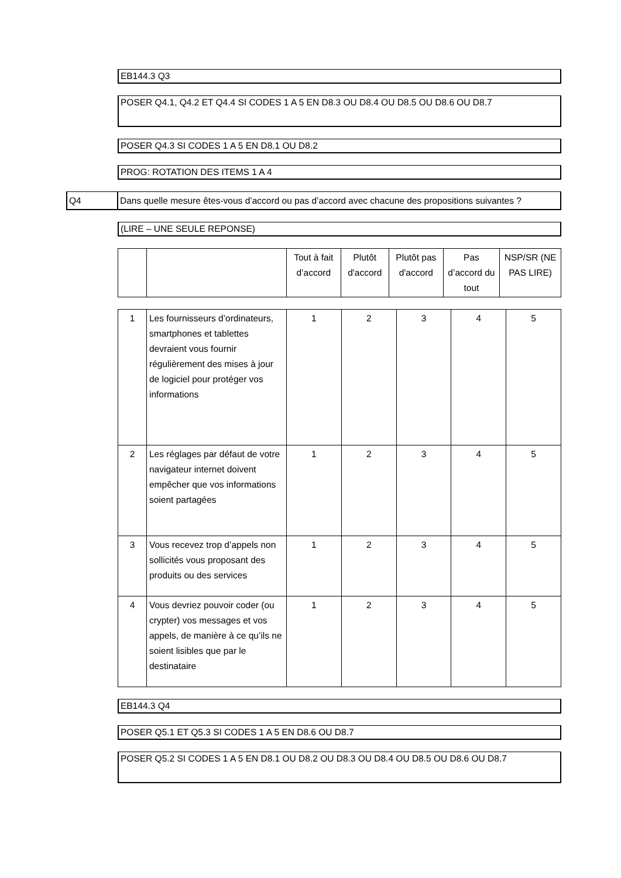EB144.3 Q3
POSER Q4.1, Q4.2 ET Q4.4 SI CODES 1 A 5 EN D8.3 OU D8.4 OU D8.5 OU D8.6 OU D8.7
POSER Q4.3 SI CODES 1 A 5 EN D8.1 OU D8.2
PROG: ROTATION DES ITEMS 1 A 4
Q4 Dans quelle mesure êtes-vous d’accord ou pas d’accord avec chacune des propositions suivantes ?
(LIRE – UNE SEULE REPONSE)
| | | Tout à fait d’accord | Plutôt d'accord | Plutôt pas d'accord | Pas d’accord du tout | NSP/SR (NE PAS LIRE) |
| 1 | Les fournisseurs d’ordinateurs, smartphones et tablettes devraient vous fournir régulièrement des mises à jour de logiciel pour protéger vos informations | 1 | 2 | 3 | 4 | 5 |
| 2 | Les réglages par défaut de votre navigateur internet doivent empêcher que vos informations soient partagées | 1 | 2 | 3 | 4 | 5 |
| 3 | Vous recevez trop d’appels non sollicités vous proposant des produits ou des services | 1 | 2 | 3 | 4 | 5 |
| 4 | Vous devriez pouvoir coder (ou crypter) vos messages et vos appels, de manière à ce qu’ils ne soient lisibles que par le destinataire | 1 | 2 | 3 | 4 | 5 |
EB144.3 Q4
POSER Q5.1 ET Q5.3 SI CODES 1 A 5 EN D8.6 OU D8.7
POSER Q5.2 SI CODES 1 A 5 EN D8.1 OU D8.2 OU D8.3 OU D8.4 OU D8.5 OU D8.6 OU D8.7